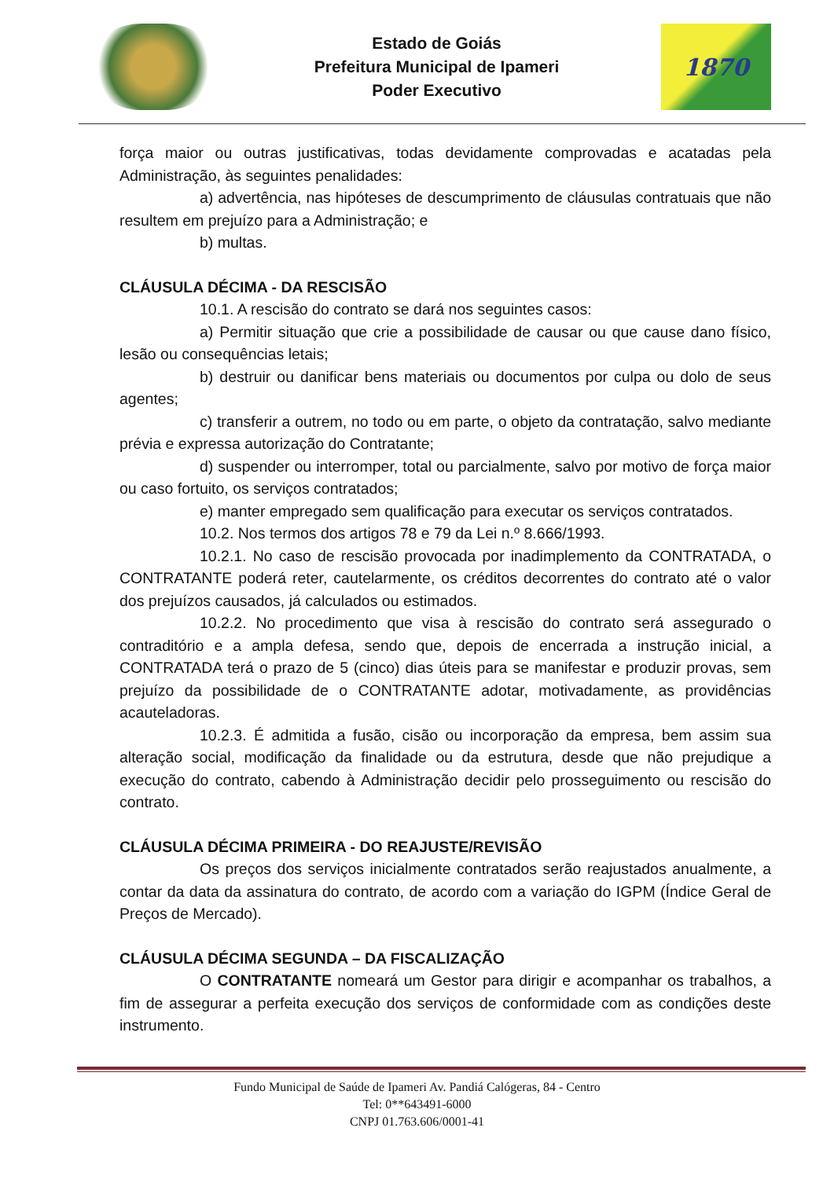Estado de Goiás
Prefeitura Municipal de Ipameri
Poder Executivo
1870
força maior ou outras justificativas, todas devidamente comprovadas e acatadas pela Administração, às seguintes penalidades:
a) advertência, nas hipóteses de descumprimento de cláusulas contratuais que não resultem em prejuízo para a Administração; e
b) multas.
CLÁUSULA DÉCIMA - DA RESCISÃO
10.1. A rescisão do contrato se dará nos seguintes casos:
a) Permitir situação que crie a possibilidade de causar ou que cause dano físico, lesão ou consequências letais;
b) destruir ou danificar bens materiais ou documentos por culpa ou dolo de seus agentes;
c) transferir a outrem, no todo ou em parte, o objeto da contratação, salvo mediante prévia e expressa autorização do Contratante;
d) suspender ou interromper, total ou parcialmente, salvo por motivo de força maior ou caso fortuito, os serviços contratados;
e) manter empregado sem qualificação para executar os serviços contratados.
10.2. Nos termos dos artigos 78 e 79 da Lei n.º 8.666/1993.
10.2.1. No caso de rescisão provocada por inadimplemento da CONTRATADA, o CONTRATANTE poderá reter, cautelarmente, os créditos decorrentes do contrato até o valor dos prejuízos causados, já calculados ou estimados.
10.2.2. No procedimento que visa à rescisão do contrato será assegurado o contraditório e a ampla defesa, sendo que, depois de encerrada a instrução inicial, a CONTRATADA terá o prazo de 5 (cinco) dias úteis para se manifestar e produzir provas, sem prejuízo da possibilidade de o CONTRATANTE adotar, motivadamente, as providências acauteladoras.
10.2.3. É admitida a fusão, cisão ou incorporação da empresa, bem assim sua alteração social, modificação da finalidade ou da estrutura, desde que não prejudique a execução do contrato, cabendo à Administração decidir pelo prosseguimento ou rescisão do contrato.
CLÁUSULA DÉCIMA PRIMEIRA - DO REAJUSTE/REVISÃO
Os preços dos serviços inicialmente contratados serão reajustados anualmente, a contar da data da assinatura do contrato, de acordo com a variação do IGPM (Índice Geral de Preços de Mercado).
CLÁUSULA DÉCIMA SEGUNDA – DA FISCALIZAÇÃO
O CONTRATANTE nomeará um Gestor para dirigir e acompanhar os trabalhos, a fim de assegurar a perfeita execução dos serviços de conformidade com as condições deste instrumento.
Fundo Municipal de Saúde de Ipameri Av. Pandiá Calógeras, 84 - Centro
Tel: 0**643491-6000
CNPJ 01.763.606/0001-41